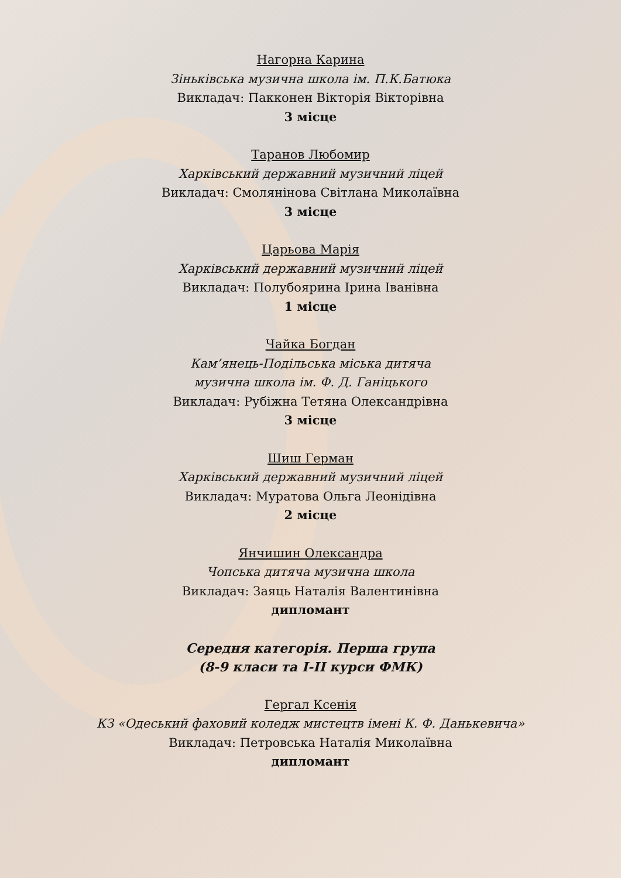Нагорна Карина
Зіньківська музична школа ім. П.К.Батюка
Викладач: Пакконен Вікторія Вікторівна
3 місце
Таранов Любомир
Харківський державний музичний ліцей
Викладач: Смолянінова Світлана Миколаївна
3 місце
Царьова Марія
Харківський державний музичний ліцей
Викладач: Полубоярина Ірина Іванівна
1 місце
Чайка Богдан
Кам’янець-Подільська міська дитяча
музична школа ім. Ф. Д. Ганіцького
Викладач: Рубіжна Тетяна Олександрівна
3 місце
Шиш Герман
Харківський державний музичний ліцей
Викладач: Муратова Ольга Леонідівна
2 місце
Янчишин Олександра
Чопська дитяча музична школа
Викладач: Заяць Наталія Валентинівна
дипломант
Середня категорія. Перша група
(8-9 класи та І-ІІ курси ФМК)
Гергал Ксенія
КЗ «Одеський фаховий коледж мистецтв імені К. Ф. Данькевича»
Викладач: Петровська Наталія Миколаївна
дипломант